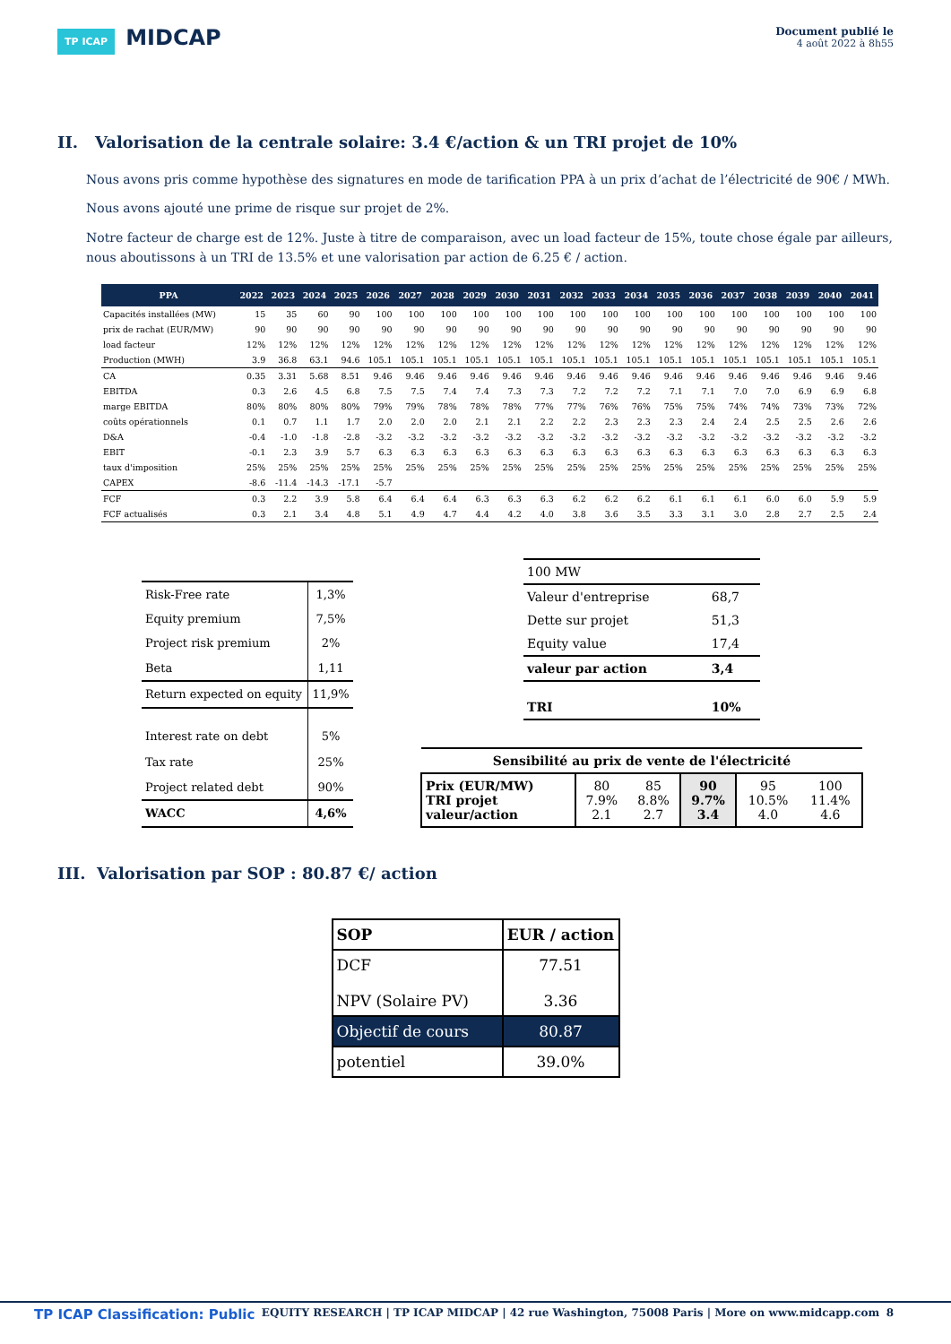TP ICAP MIDCAP
Document publié le
4 août 2022 à 8h55
II. Valorisation de la centrale solaire: 3.4 €/action & un TRI projet de 10%
Nous avons pris comme hypothèse des signatures en mode de tarification PPA à un prix d’achat de l’électricité de 90€ / MWh.
Nous avons ajouté une prime de risque sur projet de 2%.
Notre facteur de charge est de 12%. Juste à titre de comparaison, avec un load facteur de 15%, toute chose égale par ailleurs, nous aboutissons à un TRI de 13.5% et une valorisation par action de 6.25 € / action.
| PPA | 2022 | 2023 | 2024 | 2025 | 2026 | 2027 | 2028 | 2029 | 2030 | 2031 | 2032 | 2033 | 2034 | 2035 | 2036 | 2037 | 2038 | 2039 | 2040 | 2041 |
| --- | --- | --- | --- | --- | --- | --- | --- | --- | --- | --- | --- | --- | --- | --- | --- | --- | --- | --- | --- | --- |
| Capacités installées (MW) | 15 | 35 | 60 | 90 | 100 | 100 | 100 | 100 | 100 | 100 | 100 | 100 | 100 | 100 | 100 | 100 | 100 | 100 | 100 | 100 |
| prix de rachat (EUR/MW) | 90 | 90 | 90 | 90 | 90 | 90 | 90 | 90 | 90 | 90 | 90 | 90 | 90 | 90 | 90 | 90 | 90 | 90 | 90 | 90 |
| load facteur | 12% | 12% | 12% | 12% | 12% | 12% | 12% | 12% | 12% | 12% | 12% | 12% | 12% | 12% | 12% | 12% | 12% | 12% | 12% | 12% |
| Production (MWH) | 3.9 | 36.8 | 63.1 | 94.6 | 105.1 | 105.1 | 105.1 | 105.1 | 105.1 | 105.1 | 105.1 | 105.1 | 105.1 | 105.1 | 105.1 | 105.1 | 105.1 | 105.1 | 105.1 | 105.1 |
| CA | 0.35 | 3.31 | 5.68 | 8.51 | 9.46 | 9.46 | 9.46 | 9.46 | 9.46 | 9.46 | 9.46 | 9.46 | 9.46 | 9.46 | 9.46 | 9.46 | 9.46 | 9.46 | 9.46 | 9.46 |
| EBITDA | 0.3 | 2.6 | 4.5 | 6.8 | 7.5 | 7.5 | 7.4 | 7.4 | 7.3 | 7.3 | 7.2 | 7.2 | 7.2 | 7.1 | 7.1 | 7.0 | 7.0 | 6.9 | 6.9 | 6.8 |
| marge EBITDA | 80% | 80% | 80% | 80% | 79% | 79% | 78% | 78% | 78% | 77% | 77% | 76% | 76% | 75% | 75% | 74% | 74% | 73% | 73% | 72% |
| coûts opérationnels | 0.1 | 0.7 | 1.1 | 1.7 | 2.0 | 2.0 | 2.0 | 2.1 | 2.1 | 2.2 | 2.2 | 2.3 | 2.3 | 2.3 | 2.4 | 2.4 | 2.5 | 2.5 | 2.6 | 2.6 |
| D&A | -0.4 | -1.0 | -1.8 | -2.8 | -3.2 | -3.2 | -3.2 | -3.2 | -3.2 | -3.2 | -3.2 | -3.2 | -3.2 | -3.2 | -3.2 | -3.2 | -3.2 | -3.2 | -3.2 | -3.2 |
| EBIT | -0.1 | 2.3 | 3.9 | 5.7 | 6.3 | 6.3 | 6.3 | 6.3 | 6.3 | 6.3 | 6.3 | 6.3 | 6.3 | 6.3 | 6.3 | 6.3 | 6.3 | 6.3 | 6.3 | 6.3 |
| taux d'imposition | 25% | 25% | 25% | 25% | 25% | 25% | 25% | 25% | 25% | 25% | 25% | 25% | 25% | 25% | 25% | 25% | 25% | 25% | 25% | 25% |
| CAPEX | -8.6 | -11.4 | -14.3 | -17.1 | -5.7 | | | | | | | | | | | | | | | |
| FCF | 0.3 | 2.2 | 3.9 | 5.8 | 6.4 | 6.4 | 6.4 | 6.3 | 6.3 | 6.3 | 6.2 | 6.2 | 6.2 | 6.1 | 6.1 | 6.1 | 6.0 | 6.0 | 5.9 | 5.9 |
| FCF actualisés | 0.3 | 2.1 | 3.4 | 4.8 | 5.1 | 4.9 | 4.7 | 4.4 | 4.2 | 4.0 | 3.8 | 3.6 | 3.5 | 3.3 | 3.1 | 3.0 | 2.8 | 2.7 | 2.5 | 2.4 |
| Risk-Free rate | 1,3% |
| Equity premium | 7,5% |
| Project risk premium | 2% |
| Beta | 1,11 |
| Return expected on equity | 11,9% |
| Interest rate on debt | 5% |
| Tax rate | 25% |
| Project related debt | 90% |
| WACC | 4,6% |
| 100 MW | |
| Valeur d'entreprise | 68,7 |
| Dette sur projet | 51,3 |
| Equity value | 17,4 |
| valeur par action | 3,4 |
| TRI | 10% |
| Sensibilité au prix de vente de l'électricité | | | | | |
| Prix (EUR/MW) TRI projet valeur/action | 80 7.9% 2.1 | 85 8.8% 2.7 | 90 9.7% 3.4 | 95 10.5% 4.0 | 100 11.4% 4.6 |
III. Valorisation par SOP : 80.87 €/ action
| SOP | EUR / action |
| DCF NPV (Solaire PV) | 77.51 3.36 |
| Objectif de cours | 80.87 |
| potentiel | 39.0% |
TP ICAP Classification: Public EQUITY RESEARCH | TP ICAP MIDCAP | 42 rue Washington, 75008 Paris | More on www.midcapp.com 8